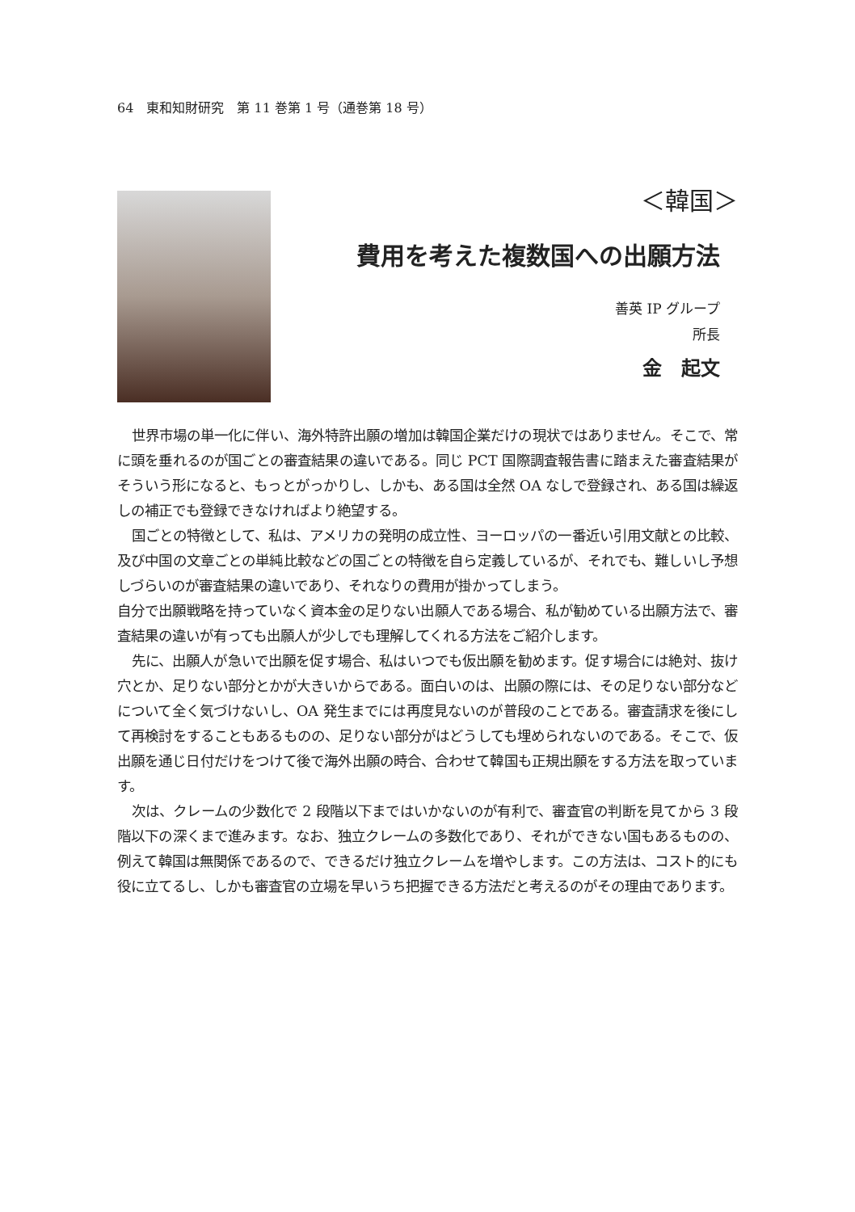64　東和知財研究　第 11 巻第 1 号（通巻第 18 号）
＜韓国＞
費用を考えた複数国への出願方法
善英 IP グループ
所長
金　起文
世界市場の単一化に伴い、海外特許出願の増加は韓国企業だけの現状ではありません。そこで、常に頭を垂れるのが国ごとの審査結果の違いである。同じ PCT 国際調査報告書に踏まえた審査結果がそういう形になると、もっとがっかりし、しかも、ある国は全然 OA なしで登録され、ある国は繰返しの補正でも登録できなければより絶望する。
国ごとの特徴として、私は、アメリカの発明の成立性、ヨーロッパの一番近い引用文献との比較、及び中国の文章ごとの単純比較などの国ごとの特徴を自ら定義しているが、それでも、難しいし予想しづらいのが審査結果の違いであり、それなりの費用が掛かってしまう。
自分で出願戦略を持っていなく資本金の足りない出願人である場合、私が勧めている出願方法で、審査結果の違いが有っても出願人が少しでも理解してくれる方法をご紹介します。
先に、出願人が急いで出願を促す場合、私はいつでも仮出願を勧めます。促す場合には絶対、抜け穴とか、足りない部分とかが大きいからである。面白いのは、出願の際には、その足りない部分などについて全く気づけないし、OA 発生までには再度見ないのが普段のことである。審査請求を後にして再検討をすることもあるものの、足りない部分がはどうしても埋められないのである。そこで、仮出願を通じ日付だけをつけて後で海外出願の時合、合わせて韓国も正規出願をする方法を取っています。
次は、クレームの少数化で 2 段階以下まではいかないのが有利で、審査官の判断を見てから 3 段階以下の深くまで進みます。なお、独立クレームの多数化であり、それができない国もあるものの、例えて韓国は無関係であるので、できるだけ独立クレームを増やします。この方法は、コスト的にも役に立てるし、しかも審査官の立場を早いうち把握できる方法だと考えるのがその理由であります。